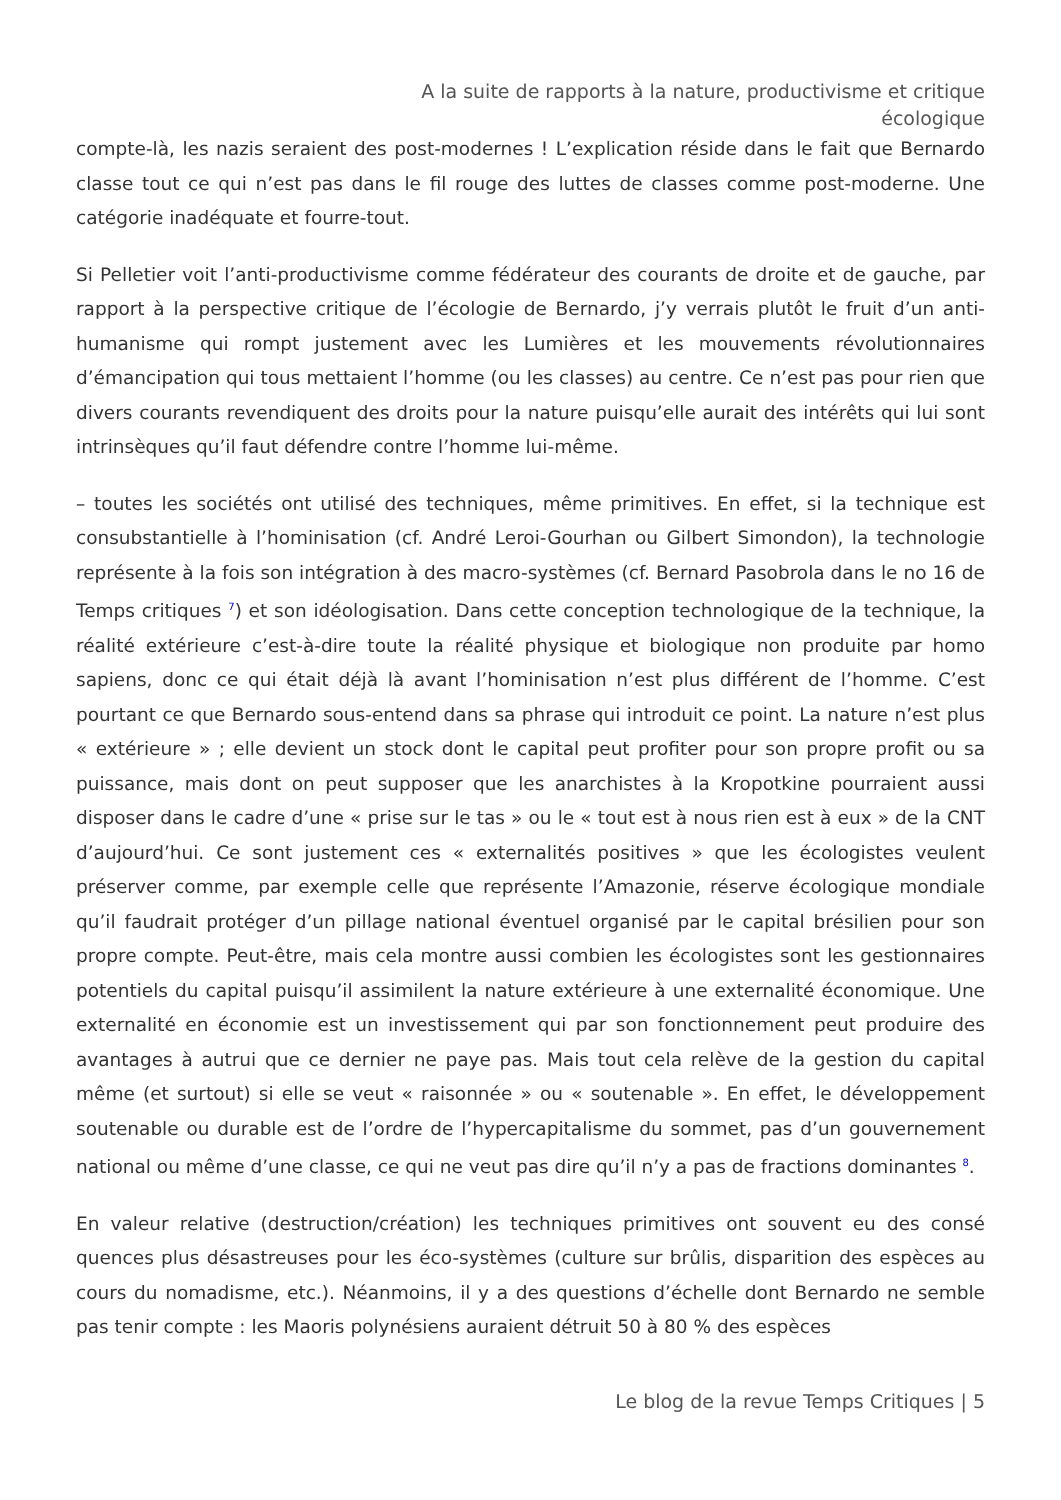A la suite de rapports à la nature, productivisme et critique
écologique
compte-là, les nazis seraient des post-modernes ! L’explication réside dans le fait que Bernardo classe tout ce qui n’est pas dans le fil rouge des luttes de classes comme post-moderne. Une catégorie inadéquate et fourre-tout.
Si Pelletier voit l’anti-productivisme comme fédérateur des courants de droite et de gauche, par rapport à la perspective critique de l’écologie de Bernardo, j’y verrais plutôt le fruit d’un anti-humanisme qui rompt justement avec les Lumières et les mouvements révolutionnaires d’émancipation qui tous mettaient l’homme (ou les classes) au centre. Ce n’est pas pour rien que divers courants revendiquent des droits pour la nature puisqu’elle aurait des intérêts qui lui sont intrinsèques qu’il faut défendre contre l’homme lui-même.
– toutes les sociétés ont utilisé des techniques, même primitives. En effet, si la technique est consubstantielle à l’hominisation (cf. André Leroi-Gourhan ou Gilbert Simondon), la technologie représente à la fois son intégration à des macro-systèmes (cf. Bernard Pasobrola dans le no 16 de Temps critiques <sup>7</sup>) et son idéologisation. Dans cette conception technologique de la technique, la réalité extérieure c’est-à-dire toute la réalité physique et biologique non produite par homo sapiens, donc ce qui était déjà là avant l’hominisation n’est plus différent de l’homme. C’est pourtant ce que Bernardo sous-entend dans sa phrase qui introduit ce point. La nature n’est plus « extérieure » ; elle devient un stock dont le capital peut profiter pour son propre profit ou sa puissance, mais dont on peut supposer que les anarchistes à la Kropotkine pourraient aussi disposer dans le cadre d’une « prise sur le tas » ou le « tout est à nous rien est à eux » de la CNT d’aujourd’hui. Ce sont justement ces « externalités positives » que les écologistes veulent préserver comme, par exemple celle que représente l’Amazonie, réserve écologique mondiale qu’il faudrait protéger d’un pillage national éventuel organisé par le capital brésilien pour son propre compte. Peut-être, mais cela montre aussi combien les écologistes sont les gestionnaires potentiels du capital puisqu’il assimilent la nature extérieure à une externalité économique. Une externalité en économie est un investissement qui par son fonctionnement peut produire des avantages à autrui que ce dernier ne paye pas. Mais tout cela relève de la gestion du capital même (et surtout) si elle se veut « raisonnée » ou « soutenable ». En effet, le développement soutenable ou durable est de l’ordre de l’hypercapitalisme du sommet, pas d’un gouvernement national ou même d’une classe, ce qui ne veut pas dire qu’il n’y a pas de fractions dominantes <sup>8</sup>.
En valeur relative (destruction/création) les techniques primitives ont souvent eu des consé quences plus désastreuses pour les éco-systèmes (culture sur brûlis, disparition des espèces au cours du nomadisme, etc.). Néanmoins, il y a des questions d’échelle dont Bernardo ne semble pas tenir compte : les Maoris polynésiens auraient détruit 50 à 80 % des espèces
Le blog de la revue Temps Critiques | 5